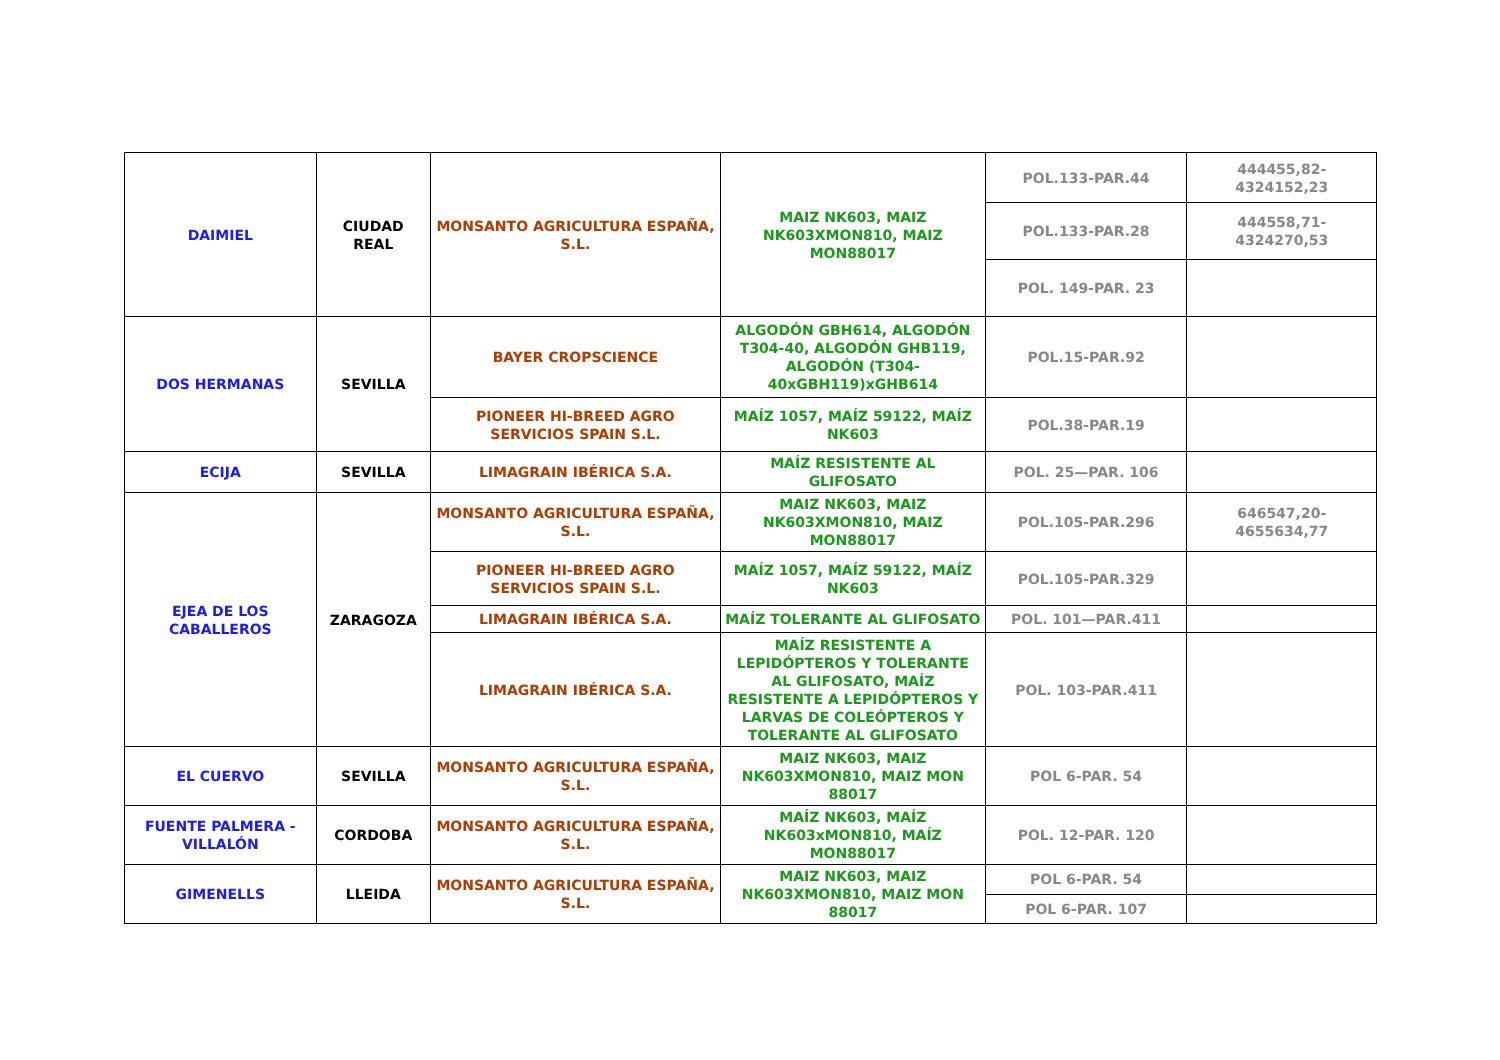| DAIMIEL | CIUDAD REAL | MONSANTO AGRICULTURA ESPAÑA, S.L. | MAIZ NK603, MAIZ NK603XMON810, MAIZ MON88017 | POL.133-PAR.44 | 444455,82-4324152,23 |
| | | | | POL.133-PAR.28 | 444558,71-4324270,53 |
| | | | | POL. 149-PAR. 23 | |
| DOS HERMANAS | SEVILLA | BAYER CROPSCIENCE | ALGODÓN GBH614, ALGODÓN T304-40, ALGODÓN GHB119, ALGODÓN (T304-40xGBH119)xGHB614 | POL.15-PAR.92 | |
| | | PIONEER HI-BREED AGRO SERVICIOS SPAIN S.L. | MAÍZ 1057, MAÍZ 59122, MAÍZ NK603 | POL.38-PAR.19 | |
| ECIJA | SEVILLA | LIMAGRAIN IBÉRICA S.A. | MAÍZ RESISTENTE AL GLIFOSATO | POL. 25—PAR. 106 | |
| EJEA DE LOS CABALLEROS | ZARAGOZA | MONSANTO AGRICULTURA ESPAÑA, S.L. | MAIZ NK603, MAIZ NK603XMON810, MAIZ MON88017 | POL.105-PAR.296 | 646547,20-4655634,77 |
| | | PIONEER HI-BREED AGRO SERVICIOS SPAIN S.L. | MAÍZ 1057, MAÍZ 59122, MAÍZ NK603 | POL.105-PAR.329 | |
| | | LIMAGRAIN IBÉRICA S.A. | MAÍZ TOLERANTE AL GLIFOSATO | POL. 101—PAR.411 | |
| | | LIMAGRAIN IBÉRICA S.A. | MAÍZ RESISTENTE A LEPIDÓPTEROS Y TOLERANTE AL GLIFOSATO, MAÍZ RESISTENTE A LEPIDÓPTEROS Y LARVAS DE COLEÓPTEROS Y TOLERANTE AL GLIFOSATO | POL. 103-PAR.411 | |
| EL CUERVO | SEVILLA | MONSANTO AGRICULTURA ESPAÑA, S.L. | MAIZ NK603, MAIZ NK603XMON810, MAIZ MON 88017 | POL 6-PAR. 54 | |
| FUENTE PALMERA - VILLALÓN | CORDOBA | MONSANTO AGRICULTURA ESPAÑA, S.L. | MAÍZ NK603, MAÍZ NK603xMON810, MAÍZ MON88017 | POL. 12-PAR. 120 | |
| GIMENELLS | LLEIDA | MONSANTO AGRICULTURA ESPAÑA, S.L. | MAIZ NK603, MAIZ NK603XMON810, MAIZ MON 88017 | POL 6-PAR. 54 | |
| | | | | POL 6-PAR. 107 | |